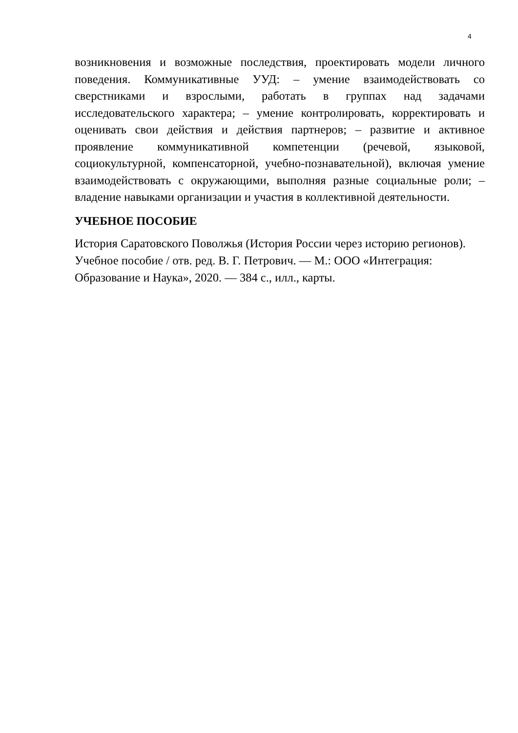4
возникновения и возможные последствия, проектировать модели личного поведения. Коммуникативные УУД: – умение взаимодействовать со сверстниками и взрослыми, работать в группах над задачами исследовательского характера; – умение контролировать, корректировать и оценивать свои действия и действия партнеров; – развитие и активное проявление коммуникативной компетенции (речевой, языковой, социокультурной, компенсаторной, учебно-познавательной), включая умение взаимодействовать с окружающими, выполняя разные социальные роли; – владение навыками организации и участия в коллективной деятельности.
УЧЕБНОЕ ПОСОБИЕ
История Саратовского Поволжья (История России через историю регионов).
Учебное пособие / отв. ред. В. Г. Петрович. — М.: ООО «Интеграция:
Образование и Наука», 2020. — 384 с., илл., карты.